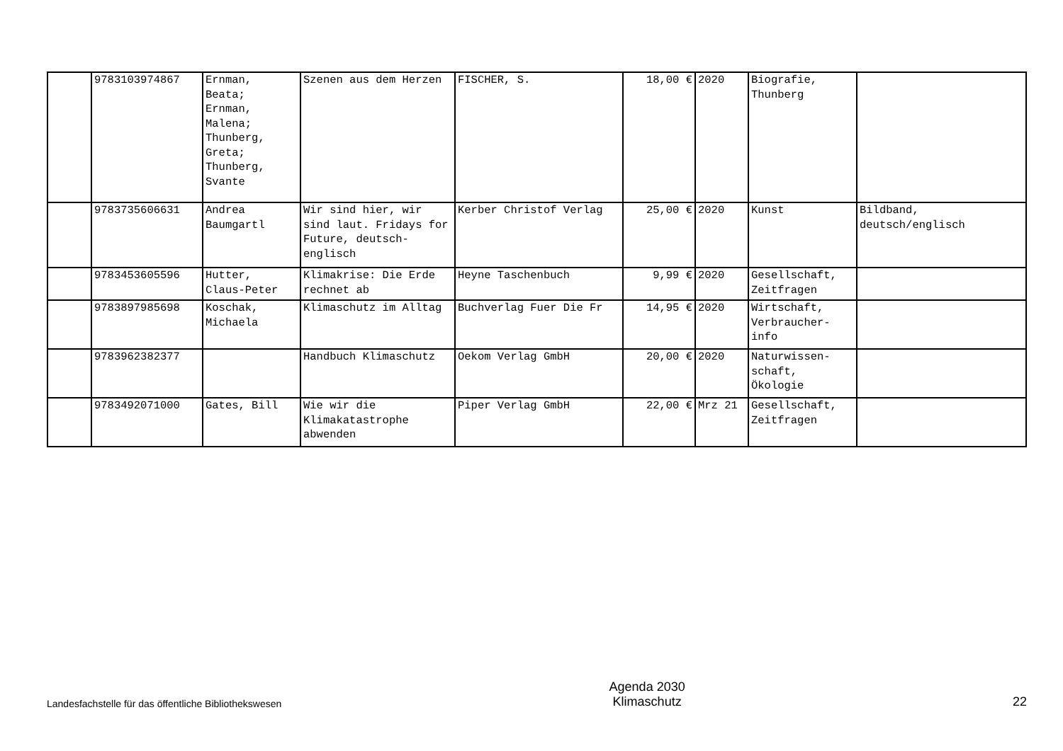| | 9783103974867 | Ernman, Beata; Ernman, Malena; Thunberg, Greta; Thunberg, Svante | Szenen aus dem Herzen | FISCHER, S. | 18,00 € | 2020 | Biografie, Thunberg | |
| | 9783735606631 | Andrea Baumgartl | Wir sind hier, wir sind laut. Fridays for Future, deutsch-englisch | Kerber Christof Verlag | 25,00 € | 2020 | Kunst | Bildband, deutsch/englisch |
| | 9783453605596 | Hutter, Claus-Peter | Klimakrise: Die Erde rechnet ab | Heyne Taschenbuch | 9,99 € | 2020 | Gesellschaft, Zeitfragen | |
| | 9783897985698 | Koschak, Michaela | Klimaschutz im Alltag | Buchverlag Fuer Die Fr | 14,95 € | 2020 | Wirtschaft, Verbraucher-info | |
| | 9783962382377 | | Handbuch Klimaschutz | Oekom Verlag GmbH | 20,00 € | 2020 | Naturwissen-schaft, Ökologie | |
| | 9783492071000 | Gates, Bill | Wie wir die Klimakatastrophe abwenden | Piper Verlag GmbH | 22,00 € | Mrz 21 | Gesellschaft, Zeitfragen | |
Landesfachstelle für das öffentliche Bibliothekswesen
Agenda 2030
Klimaschutz
22